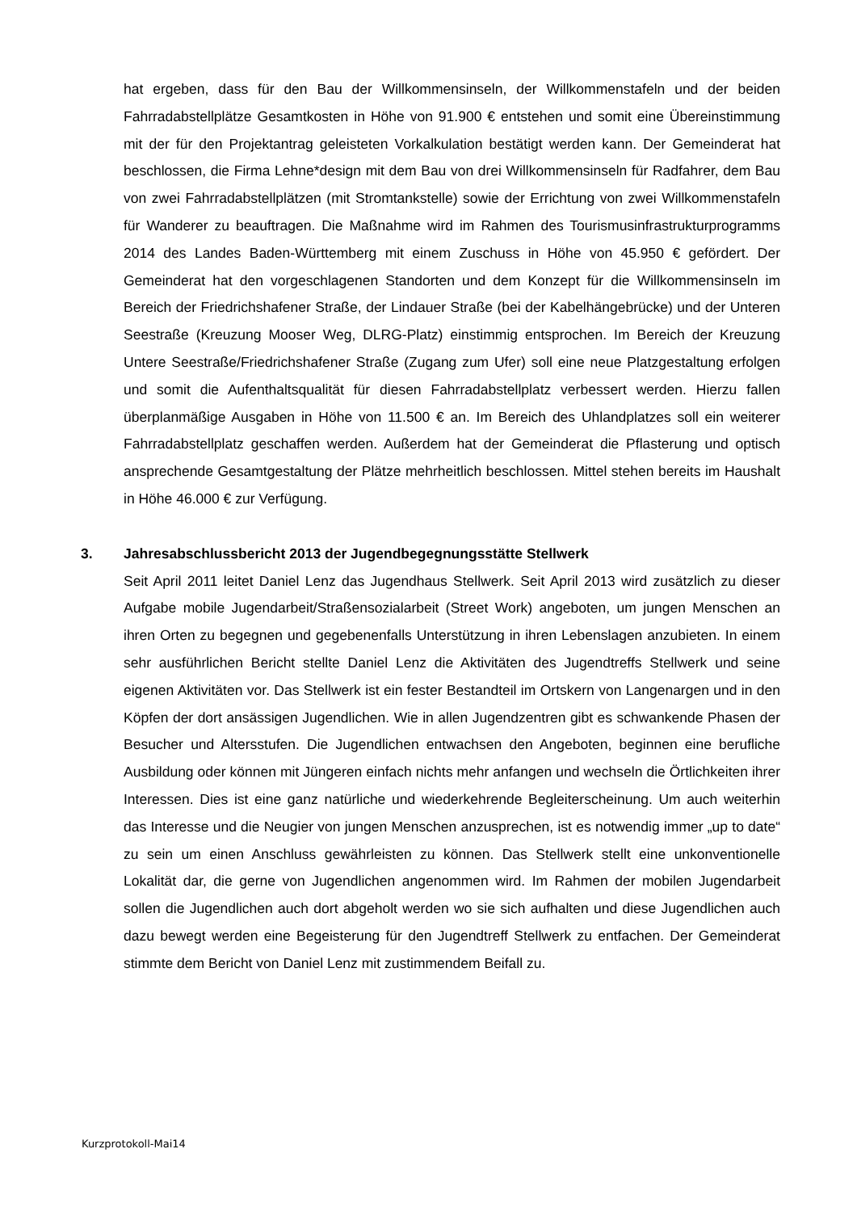hat ergeben, dass für den Bau der Willkommensinseln, der Willkommenstafeln und der beiden Fahrradabstellplätze Gesamtkosten in Höhe von 91.900 € entstehen und somit eine Übereinstimmung mit der für den Projektantrag geleisteten Vorkalkulation bestätigt werden kann. Der Gemeinderat hat beschlossen, die Firma Lehne*design mit dem Bau von drei Willkommensinseln für Radfahrer, dem Bau von zwei Fahrradabstellplätzen (mit Stromtankstelle) sowie der Errichtung von zwei Willkommenstafeln für Wanderer zu beauftragen. Die Maßnahme wird im Rahmen des Tourismusinfrastrukturprogramms 2014 des Landes Baden-Württemberg mit einem Zuschuss in Höhe von 45.950 € gefördert. Der Gemeinderat hat den vorgeschlagenen Standorten und dem Konzept für die Willkommensinseln im Bereich der Friedrichshafener Straße, der Lindauer Straße (bei der Kabelhängebrücke) und der Unteren Seestraße (Kreuzung Mooser Weg, DLRG-Platz) einstimmig entsprochen. Im Bereich der Kreuzung Untere Seestraße/Friedrichshafener Straße (Zugang zum Ufer) soll eine neue Platzgestaltung erfolgen und somit die Aufenthaltsqualität für diesen Fahrradabstellplatz verbessert werden. Hierzu fallen überplanmäßige Ausgaben in Höhe von 11.500 € an. Im Bereich des Uhlandplatzes soll ein weiterer Fahrradabstellplatz geschaffen werden. Außerdem hat der Gemeinderat die Pflasterung und optisch ansprechende Gesamtgestaltung der Plätze mehrheitlich beschlossen. Mittel stehen bereits im Haushalt in Höhe 46.000 € zur Verfügung.
3. Jahresabschlussbericht 2013 der Jugendbegegnungsstätte Stellwerk
Seit April 2011 leitet Daniel Lenz das Jugendhaus Stellwerk. Seit April 2013 wird zusätzlich zu dieser Aufgabe mobile Jugendarbeit/Straßensozialarbeit (Street Work) angeboten, um jungen Menschen an ihren Orten zu begegnen und gegebenenfalls Unterstützung in ihren Lebenslagen anzubieten. In einem sehr ausführlichen Bericht stellte Daniel Lenz die Aktivitäten des Jugendtreffs Stellwerk und seine eigenen Aktivitäten vor. Das Stellwerk ist ein fester Bestandteil im Ortskern von Langenargen und in den Köpfen der dort ansässigen Jugendlichen. Wie in allen Jugendzentren gibt es schwankende Phasen der Besucher und Altersstufen. Die Jugendlichen entwachsen den Angeboten, beginnen eine berufliche Ausbildung oder können mit Jüngeren einfach nichts mehr anfangen und wechseln die Örtlichkeiten ihrer Interessen. Dies ist eine ganz natürliche und wiederkehrende Begleiterscheinung. Um auch weiterhin das Interesse und die Neugier von jungen Menschen anzusprechen, ist es notwendig immer „up to date“ zu sein um einen Anschluss gewährleisten zu können. Das Stellwerk stellt eine unkonventionelle Lokalität dar, die gerne von Jugendlichen angenommen wird. Im Rahmen der mobilen Jugendarbeit sollen die Jugendlichen auch dort abgeholt werden wo sie sich aufhalten und diese Jugendlichen auch dazu bewegt werden eine Begeisterung für den Jugendtreff Stellwerk zu entfachen. Der Gemeinderat stimmte dem Bericht von Daniel Lenz mit zustimmendem Beifall zu.
Kurzprotokoll-Mai14